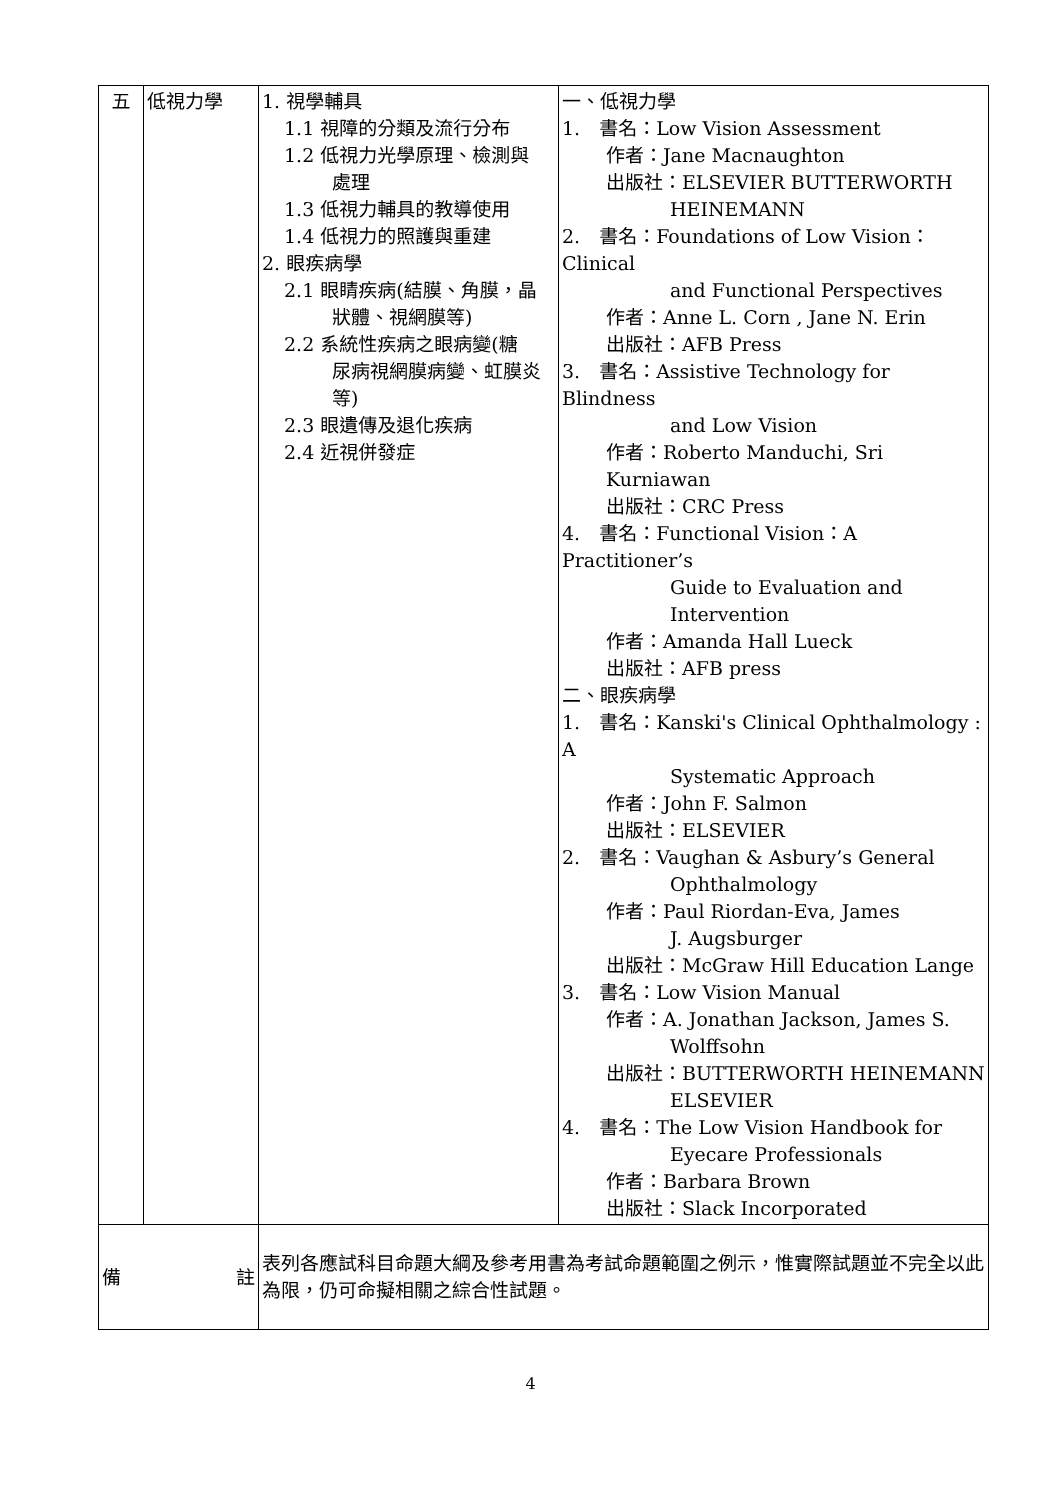| 五 | 低視力學 | 1. 視學輔具 1.1 視障的分類及流行分布 1.2 低視力光學原理、檢測與 處理 1.3 低視力輔具的教導使用 1.4 低視力的照護與重建 2. 眼疾病學 2.1 眼睛疾病(結膜、角膜，晶 狀體、視網膜等) 2.2 系統性疾病之眼病變(糖 尿病視網膜病變、虹膜炎 等) 2.3 眼遺傳及退化疾病 2.4 近視併發症 | 一、低視力學 1. 書名：Low Vision Assessment 作者：Jane Macnaughton 出版社：ELSEVIER BUTTERWORTH HEINEMANN 2. 書名：Foundations of Low Vision：Clinical and Functional Perspectives 作者：Anne L. Corn , Jane N. Erin 出版社：AFB Press 3. 書名：Assistive Technology for Blindness and Low Vision 作者：Roberto Manduchi, Sri Kurniawan 出版社：CRC Press 4. 書名：Functional Vision：A Practitioner’s Guide to Evaluation and Intervention 作者：Amanda Hall Lueck 出版社：AFB press 二、眼疾病學 1. 書名：Kanski's Clinical Ophthalmology : A Systematic Approach 作者：John F. Salmon 出版社：ELSEVIER 2. 書名：Vaughan & Asbury’s General Ophthalmology 作者：Paul Riordan-Eva, James J. Augsburger 出版社：McGraw Hill Education Lange 3. 書名：Low Vision Manual 作者：A. Jonathan Jackson, James S. Wolffsohn 出版社：BUTTERWORTH HEINEMANN ELSEVIER 4. 書名：The Low Vision Handbook for Eyecare Professionals 作者：Barbara Brown 出版社：Slack Incorporated |
| 備 註 | | 表列各應試科目命題大綱及參考用書為考試命題範圍之例示，惟實際試題並不完全以此為限，仍可命擬相關之綜合性試題。 | |
4